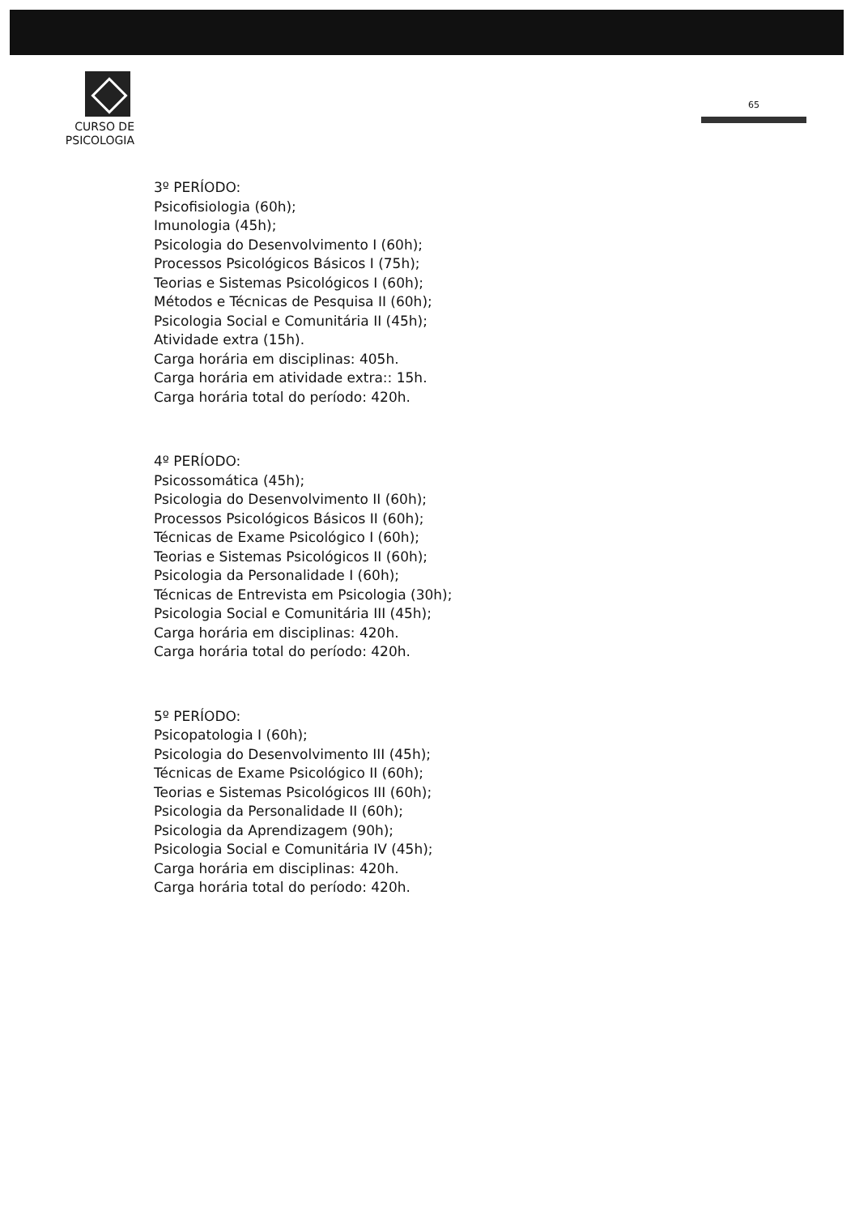CURSO DE PSICOLOGIA
65
3º PERÍODO:
Psicofisiologia (60h);
Imunologia (45h);
Psicologia do Desenvolvimento I (60h);
Processos Psicológicos Básicos I (75h);
Teorias e Sistemas Psicológicos I (60h);
Métodos e Técnicas de Pesquisa II (60h);
Psicologia Social e Comunitária II (45h);
Atividade extra (15h).
Carga horária em disciplinas: 405h.
Carga horária em atividade extra:: 15h.
Carga horária total do período: 420h.
4º PERÍODO:
Psicossomática (45h);
Psicologia do Desenvolvimento II (60h);
Processos Psicológicos Básicos II (60h);
Técnicas de Exame Psicológico I (60h);
Teorias e Sistemas Psicológicos II (60h);
Psicologia da Personalidade I (60h);
Técnicas de Entrevista em Psicologia (30h);
Psicologia Social e Comunitária III (45h);
Carga horária em disciplinas: 420h.
Carga horária total do período: 420h.
5º PERÍODO:
Psicopatologia I (60h);
Psicologia do Desenvolvimento III (45h);
Técnicas de Exame Psicológico II (60h);
Teorias e Sistemas Psicológicos III (60h);
Psicologia da Personalidade II (60h);
Psicologia da Aprendizagem (90h);
Psicologia Social e Comunitária IV (45h);
Carga horária em disciplinas: 420h.
Carga horária total do período: 420h.